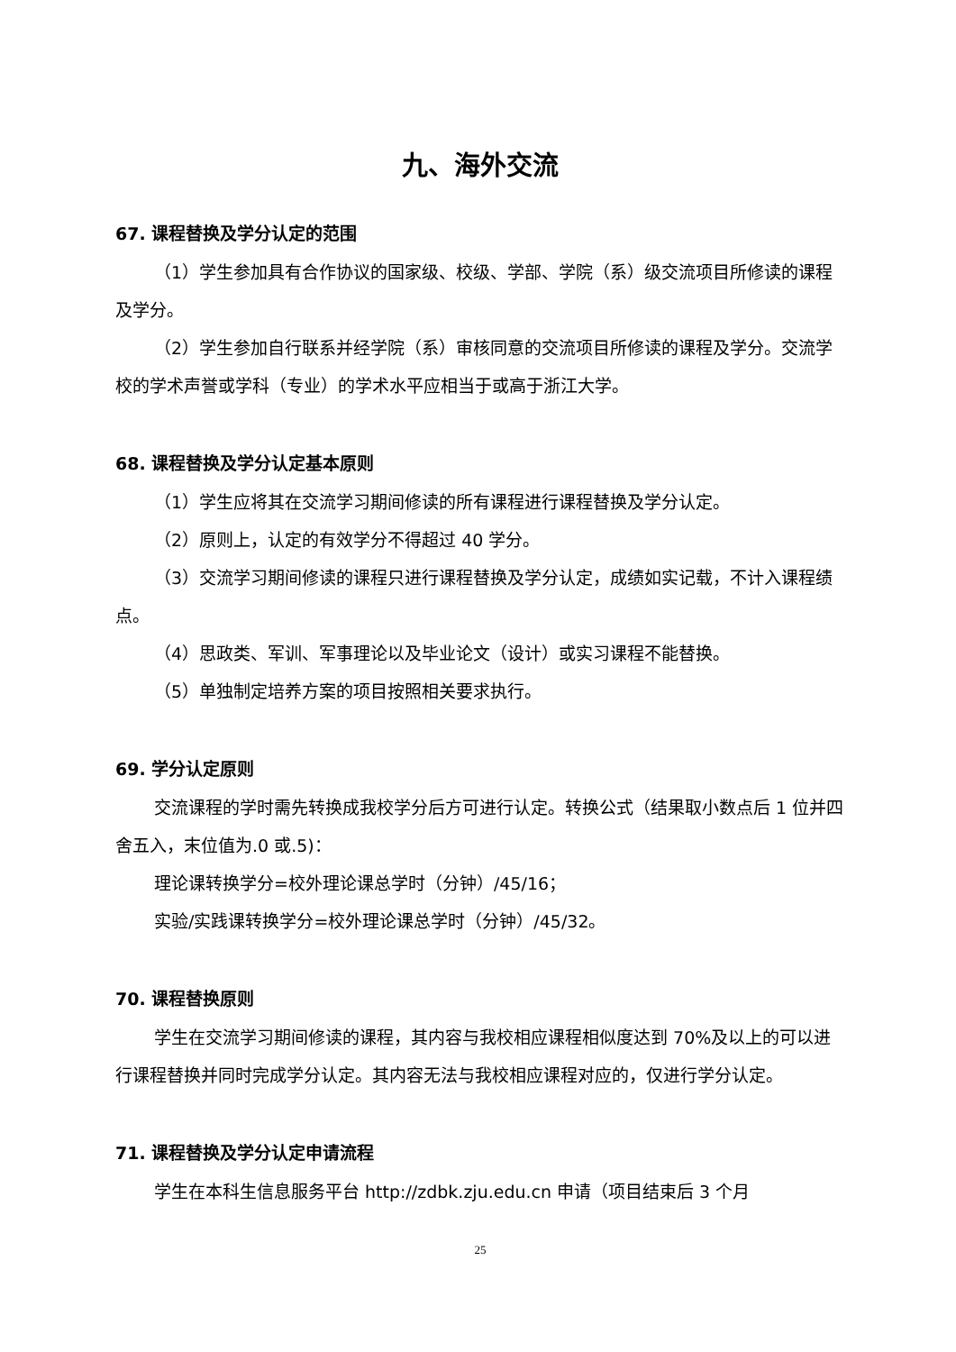九、海外交流
67. 课程替换及学分认定的范围
（1）学生参加具有合作协议的国家级、校级、学部、学院（系）级交流项目所修读的课程及学分。
（2）学生参加自行联系并经学院（系）审核同意的交流项目所修读的课程及学分。交流学校的学术声誉或学科（专业）的学术水平应相当于或高于浙江大学。
68. 课程替换及学分认定基本原则
（1）学生应将其在交流学习期间修读的所有课程进行课程替换及学分认定。
（2）原则上，认定的有效学分不得超过 40 学分。
（3）交流学习期间修读的课程只进行课程替换及学分认定，成绩如实记载，不计入课程绩点。
（4）思政类、军训、军事理论以及毕业论文（设计）或实习课程不能替换。
（5）单独制定培养方案的项目按照相关要求执行。
69. 学分认定原则
交流课程的学时需先转换成我校学分后方可进行认定。转换公式（结果取小数点后 1 位并四舍五入，末位值为.0 或.5)：
理论课转换学分=校外理论课总学时（分钟）/45/16；
实验/实践课转换学分=校外理论课总学时（分钟）/45/32。
70. 课程替换原则
学生在交流学习期间修读的课程，其内容与我校相应课程相似度达到 70%及以上的可以进行课程替换并同时完成学分认定。其内容无法与我校相应课程对应的，仅进行学分认定。
71. 课程替换及学分认定申请流程
学生在本科生信息服务平台 http://zdbk.zju.edu.cn 申请（项目结束后 3 个月
25